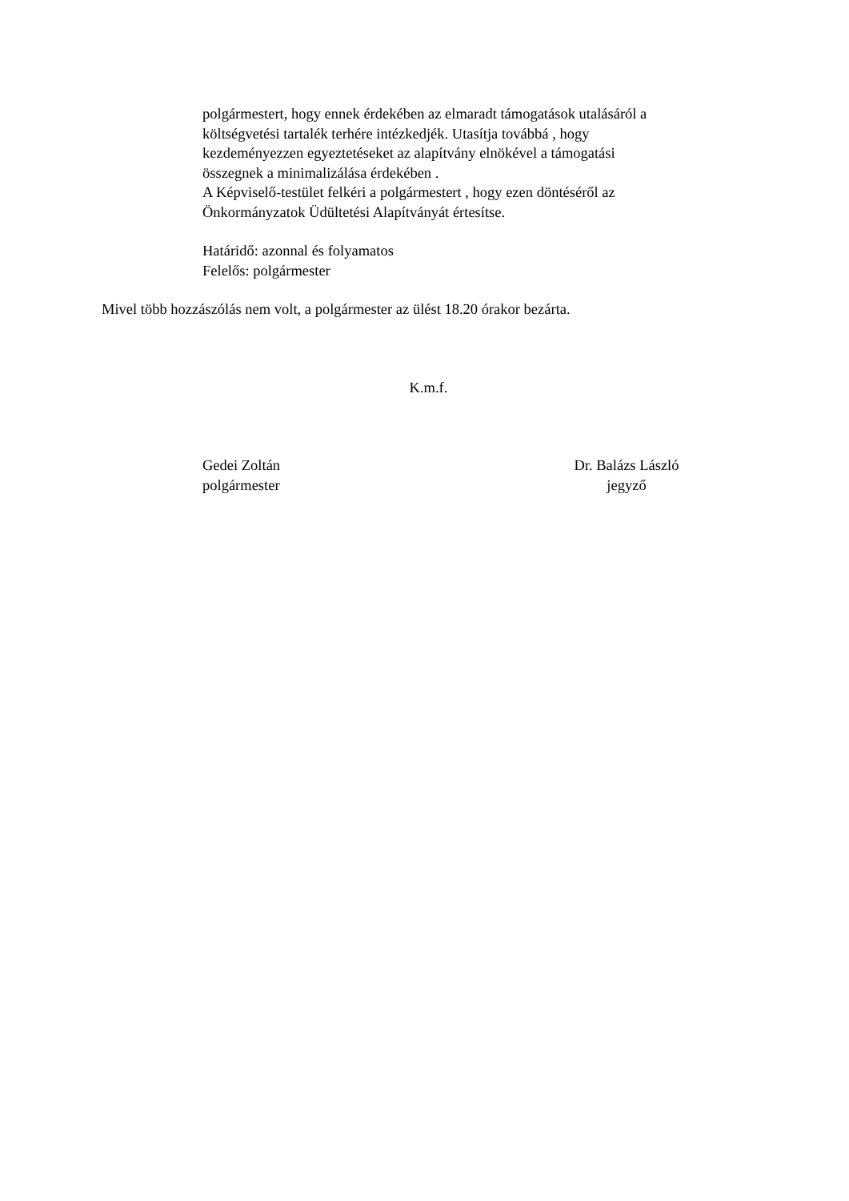polgármestert, hogy ennek érdekében az elmaradt támogatások utalásáról a
költségvetési tartalék terhére intézkedjék. Utasítja továbbá , hogy
kezdeményezzen egyeztetéseket az alapítvány elnökével a támogatási
összegnek a minimalizálása érdekében .
A Képviselő-testület felkéri a polgármestert , hogy ezen döntéséről az
Önkormányzatok Üdültetési Alapítványát értesítse.
Határidő: azonnal és folyamatos
Felelős: polgármester
Mivel több hozzászólás nem volt, a polgármester az ülést 18.20 órakor bezárta.
K.m.f.
Gedei Zoltán
polgármester
Dr. Balázs László
jegyző